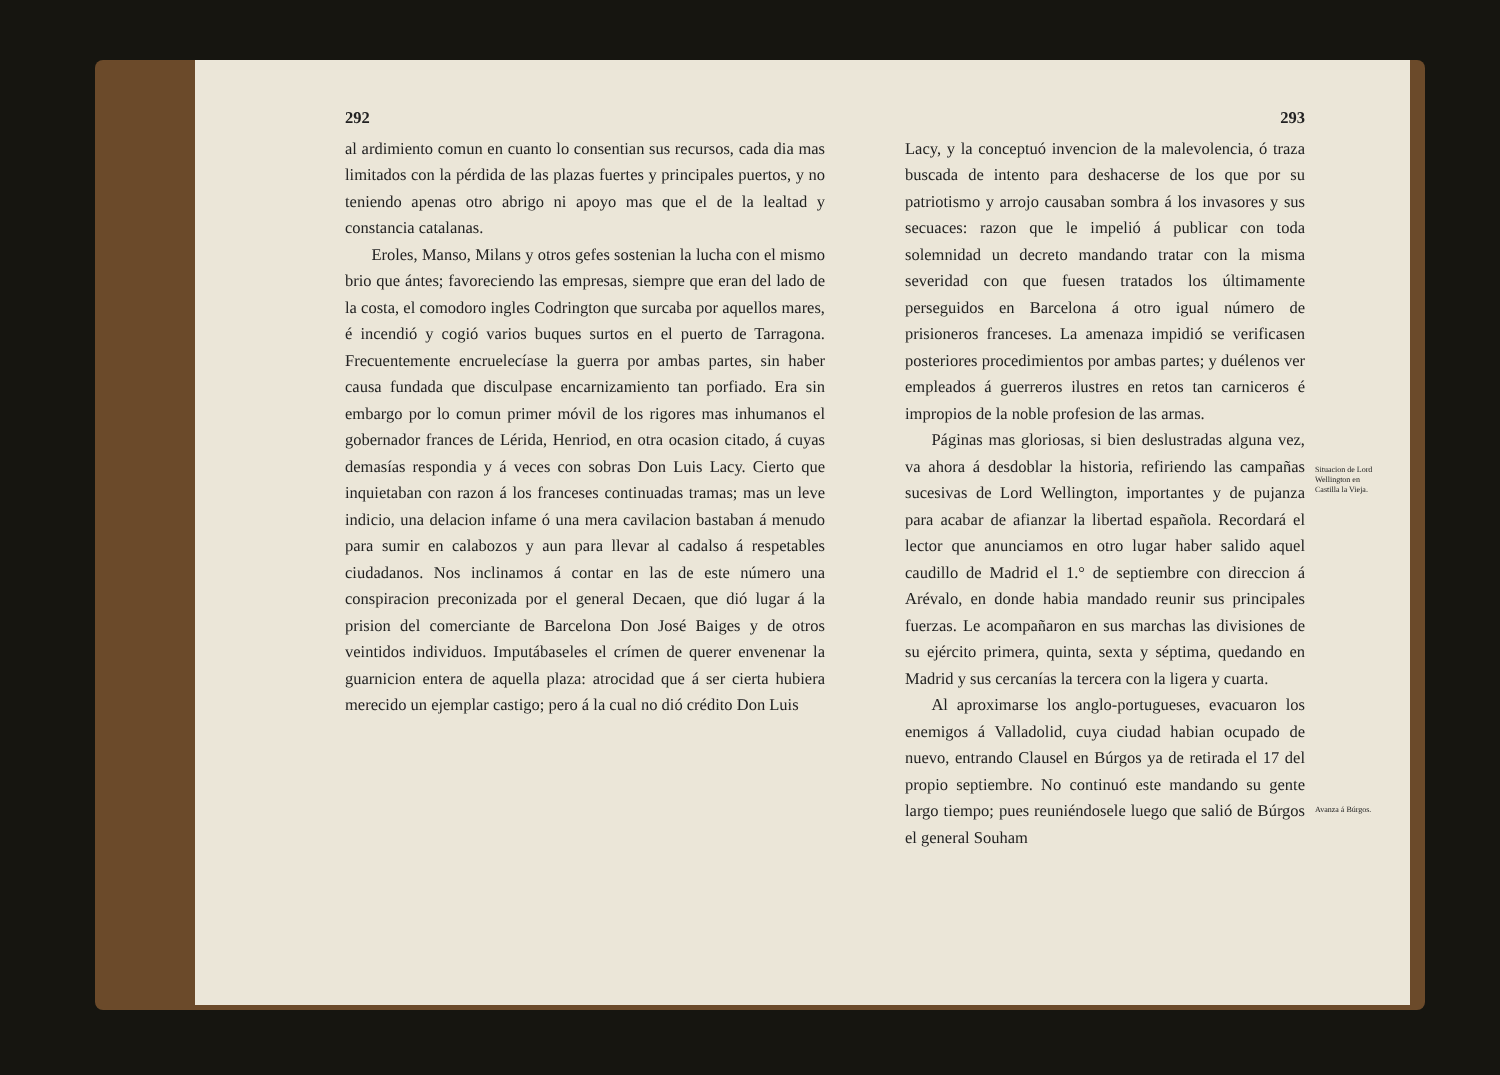292
al ardimiento comun en cuanto lo consentian sus recursos, cada dia mas limitados con la pérdida de las plazas fuertes y principales puertos, y no teniendo apenas otro abrigo ni apoyo mas que el de la lealtad y constancia catalanas.
Eroles, Manso, Milans y otros gefes sostenian la lucha con el mismo brio que ántes; favoreciendo las empresas, siempre que eran del lado de la costa, el comodoro ingles Codrington que surcaba por aquellos mares, é incendió y cogió varios buques surtos en el puerto de Tarragona. Frecuentemente encruelecíase la guerra por ambas partes, sin haber causa fundada que disculpase encarnizamiento tan porfiado. Era sin embargo por lo comun primer móvil de los rigores mas inhumanos el gobernador frances de Lérida, Henriod, en otra ocasion citado, á cuyas demasías respondia y á veces con sobras Don Luis Lacy. Cierto que inquietaban con razon á los franceses continuadas tramas; mas un leve indicio, una delacion infame ó una mera cavilacion bastaban á menudo para sumir en calabozos y aun para llevar al cadalso á respetables ciudadanos. Nos inclinamos á contar en las de este número una conspiracion preconizada por el general Decaen, que dió lugar á la prision del comerciante de Barcelona Don José Baiges y de otros veintidos individuos. Imputábaseles el crímen de querer envenenar la guarnicion entera de aquella plaza: atrocidad que á ser cierta hubiera merecido un ejemplar castigo; pero á la cual no dió crédito Don Luis
293
Lacy, y la conceptuó invencion de la malevolencia, ó traza buscada de intento para deshacerse de los que por su patriotismo y arrojo causaban sombra á los invasores y sus secuaces: razon que le impelió á publicar con toda solemnidad un decreto mandando tratar con la misma severidad con que fuesen tratados los últimamente perseguidos en Barcelona á otro igual número de prisioneros franceses. La amenaza impidió se verificasen posteriores procedimientos por ambas partes; y duélenos ver empleados á guerreros ilustres en retos tan carniceros é impropios de la noble profesion de las armas.
Páginas mas gloriosas, si bien deslustradas alguna vez, va ahora á desdoblar la historia, refiriendo las campañas sucesivas de Lord Wellington, importantes y de pujanza para acabar de afianzar la libertad española. Recordará el lector que anunciamos en otro lugar haber salido aquel caudillo de Madrid el 1.° de septiembre con direccion á Arévalo, en donde habia mandado reunir sus principales fuerzas. Le acompañaron en sus marchas las divisiones de su ejército primera, quinta, sexta y séptima, quedando en Madrid y sus cercanías la tercera con la ligera y cuarta.
Al aproximarse los anglo-portugueses, evacuaron los enemigos á Valladolid, cuya ciudad habian ocupado de nuevo, entrando Clausel en Búrgos ya de retirada el 17 del propio septiembre. No continuó este mandando su gente largo tiempo; pues reuniéndosele luego que salió de Búrgos el general Souham
Situacion de Lord Wellington en Castilla la Vieja.
Avanza á Búrgos.